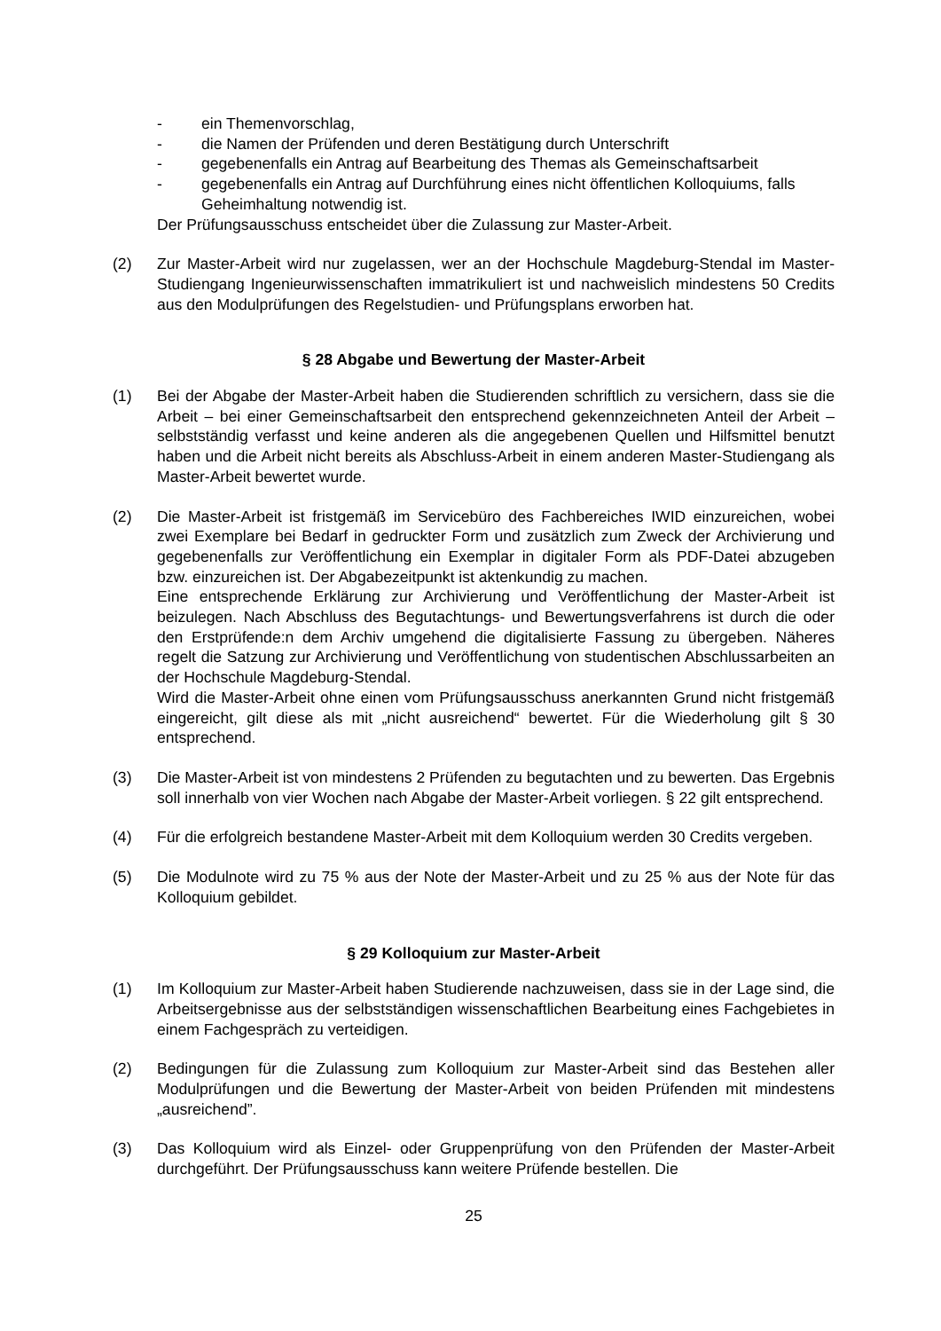- ein Themenvorschlag,
- die Namen der Prüfenden und deren Bestätigung durch Unterschrift
- gegebenenfalls ein Antrag auf Bearbeitung des Themas als Gemeinschaftsarbeit
- gegebenenfalls ein Antrag auf Durchführung eines nicht öffentlichen Kolloquiums, falls Geheimhaltung notwendig ist.
Der Prüfungsausschuss entscheidet über die Zulassung zur Master-Arbeit.
(2) Zur Master-Arbeit wird nur zugelassen, wer an der Hochschule Magdeburg-Stendal im Master-Studiengang Ingenieurwissenschaften immatrikuliert ist und nachweislich mindestens 50 Credits aus den Modulprüfungen des Regelstudien- und Prüfungsplans erworben hat.
§ 28 Abgabe und Bewertung der Master-Arbeit
(1) Bei der Abgabe der Master-Arbeit haben die Studierenden schriftlich zu versichern, dass sie die Arbeit – bei einer Gemeinschaftsarbeit den entsprechend gekennzeichneten Anteil der Arbeit – selbstständig verfasst und keine anderen als die angegebenen Quellen und Hilfsmittel benutzt haben und die Arbeit nicht bereits als Abschluss-Arbeit in einem anderen Master-Studiengang als Master-Arbeit bewertet wurde.
(2) Die Master-Arbeit ist fristgemäß im Servicebüro des Fachbereiches IWID einzureichen, wobei zwei Exemplare bei Bedarf in gedruckter Form und zusätzlich zum Zweck der Archivierung und gegebenenfalls zur Veröffentlichung ein Exemplar in digitaler Form als PDF-Datei abzugeben bzw. einzureichen ist. Der Abgabezeitpunkt ist aktenkundig zu machen.
Eine entsprechende Erklärung zur Archivierung und Veröffentlichung der Master-Arbeit ist beizulegen. Nach Abschluss des Begutachtungs- und Bewertungsverfahrens ist durch die oder den Erstprüfende:n dem Archiv umgehend die digitalisierte Fassung zu übergeben. Näheres regelt die Satzung zur Archivierung und Veröffentlichung von studentischen Abschlussarbeiten an der Hochschule Magdeburg-Stendal.
Wird die Master-Arbeit ohne einen vom Prüfungsausschuss anerkannten Grund nicht fristgemäß eingereicht, gilt diese als mit „nicht ausreichend“ bewertet. Für die Wiederholung gilt § 30 entsprechend.
(3) Die Master-Arbeit ist von mindestens 2 Prüfenden zu begutachten und zu bewerten. Das Ergebnis soll innerhalb von vier Wochen nach Abgabe der Master-Arbeit vorliegen. § 22 gilt entsprechend.
(4) Für die erfolgreich bestandene Master-Arbeit mit dem Kolloquium werden 30 Credits vergeben.
(5) Die Modulnote wird zu 75 % aus der Note der Master-Arbeit und zu 25 % aus der Note für das Kolloquium gebildet.
§ 29 Kolloquium zur Master-Arbeit
(1) Im Kolloquium zur Master-Arbeit haben Studierende nachzuweisen, dass sie in der Lage sind, die Arbeitsergebnisse aus der selbstständigen wissenschaftlichen Bearbeitung eines Fachgebietes in einem Fachgespräch zu verteidigen.
(2) Bedingungen für die Zulassung zum Kolloquium zur Master-Arbeit sind das Bestehen aller Modulprüfungen und die Bewertung der Master-Arbeit von beiden Prüfenden mit mindestens „ausreichend”.
(3) Das Kolloquium wird als Einzel- oder Gruppenprüfung von den Prüfenden der Master-Arbeit durchgeführt. Der Prüfungsausschuss kann weitere Prüfende bestellen. Die
25